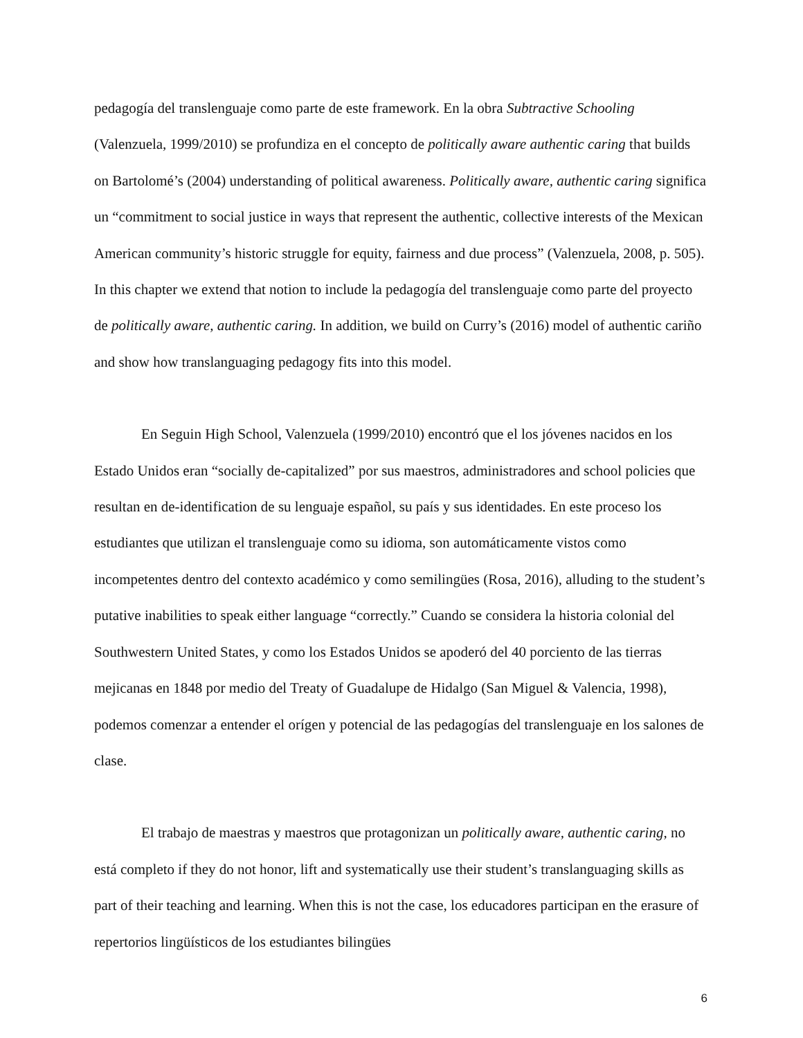pedagogía del translenguaje como parte de este framework. En la obra Subtractive Schooling (Valenzuela, 1999/2010) se profundiza en el concepto de politically aware authentic caring that builds on Bartolomé’s (2004) understanding of political awareness. Politically aware, authentic caring significa un “commitment to social justice in ways that represent the authentic, collective interests of the Mexican American community’s historic struggle for equity, fairness and due process” (Valenzuela, 2008, p. 505). In this chapter we extend that notion to include la pedagogía del translenguaje como parte del proyecto de politically aware, authentic caring. In addition, we build on Curry’s (2016) model of authentic cariño and show how translanguaging pedagogy fits into this model.
En Seguin High School, Valenzuela (1999/2010) encontró que el los jóvenes nacidos en los Estado Unidos eran “socially de-capitalized” por sus maestros, administradores and school policies que resultan en de-identification de su lenguaje español, su país y sus identidades. En este proceso los estudiantes que utilizan el translenguaje como su idioma, son automáticamente vistos como incompetentes dentro del contexto académico y como semilingües (Rosa, 2016), alluding to the student’s putative inabilities to speak either language “correctly.” Cuando se considera la historia colonial del Southwestern United States, y como los Estados Unidos se apoderó del 40 porciento de las tierras mejicanas en 1848 por medio del Treaty of Guadalupe de Hidalgo (San Miguel & Valencia, 1998), podemos comenzar a entender el orígen y potencial de las pedagogías del translenguaje en los salones de clase.
El trabajo de maestras y maestros que protagonizan un politically aware, authentic caring, no está completo if they do not honor, lift and systematically use their student’s translanguaging skills as part of their teaching and learning. When this is not the case, los educadores participan en the erasure of repertorios lingüísticos de los estudiantes bilingües
6